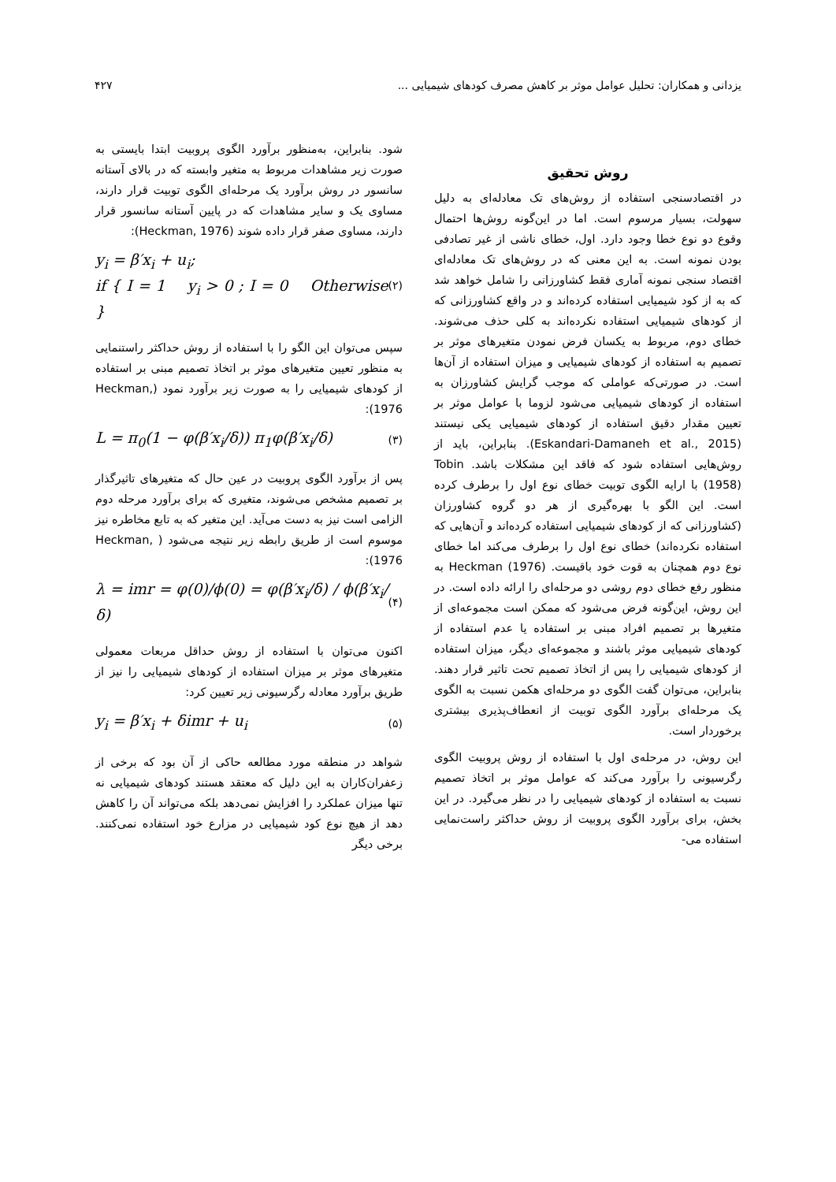یزدانی و همکاران: تحلیل عوامل موثر بر کاهش مصرف کودهای شیمیایی ... ۴۲۷
روش تحقیق
در اقتصادسنجی استفاده از روش‌های تک معادله‌ای به دلیل سهولت، بسیار مرسوم است. اما در این‌گونه روش‌ها احتمال وقوع دو نوع خطا وجود دارد. اول، خطای ناشی از غیر تصادفی بودن نمونه است. به این معنی که در روش‌های تک معادله‌ای اقتصاد سنجی نمونه آماری فقط کشاورزانی را شامل خواهد شد که به از کود شیمیایی استفاده کرده‌اند و در واقع کشاورزانی که از کودهای شیمیایی استفاده نکرده‌اند به کلی حذف می‌شوند. خطای دوم، مربوط به یکسان فرض نمودن متغیرهای موثر بر تصمیم به استفاده از کودهای شیمیایی و میزان استفاده از آن‌ها است. در صورتی‌که عواملی که موجب گرایش کشاورزان به استفاده از کودهای شیمیایی می‌شود لزوما با عوامل موثر بر تعیین مقدار دقیق استفاده از کودهای شیمیایی یکی نیستند (Eskandari-Damaneh et al., 2015). بنابراین، باید از روش‌هایی استفاده شود که فاقد این مشکلات باشد. Tobin (1958) با ارایه الگوی توبیت خطای نوع اول را برطرف کرده است. این الگو با بهره‌گیری از هر دو گروه کشاورزان (کشاورزانی که از کودهای شیمیایی استفاده کرده‌اند و آن‌هایی که استفاده نکرده‌اند) خطای نوع اول را برطرف می‌کند اما خطای نوع دوم همچنان به قوت خود باقیست. Heckman (1976) به منظور رفع خطای دوم روشی دو مرحله‌ای را ارائه داده است. در این روش، این‌گونه فرض می‌شود که ممکن است مجموعه‌ای از متغیرها بر تصمیم افراد مبنی بر استفاده یا عدم استفاده از کودهای شیمیایی موثر باشند و مجموعه‌ای دیگر، میزان استفاده از کودهای شیمیایی را پس از اتخاذ تصمیم تحت تاثیر قرار دهند. بنابراین، می‌توان گفت الگوی دو مرحله‌ای هکمن نسبت به الگوی یک مرحله‌ای برآورد الگوی توبیت از انعطاف‌پذیری بیشتری برخوردار است.
این روش، در مرحله‌ی اول با استفاده از روش پروبیت الگوی رگرسیونی را برآورد می‌کند که عوامل موثر بر اتخاذ تصمیم نسبت به استفاده از کودهای شیمیایی را در نظر می‌گیرد. در این بخش، برای برآورد الگوی پروبیت از روش حداکثر راست‌نمایی استفاده می-
شود. بنابراین، به‌منظور برآورد الگوی پروبیت ابتدا بایستی به صورت زیر مشاهدات مربوط به متغیر وابسته که در بالای آستانه سانسور در روش برآورد یک مرحله‌ای الگوی توبیت قرار دارند، مساوی یک و سایر مشاهدات که در پایین آستانه سانسور قرار دارند، مساوی صفر قرار داده شوند (Heckman, 1976):
y<sub>i</sub> = β′x<sub>i</sub> + u<sub>i</sub>;
if { I = 1 y<sub>i</sub> > 0 ; I = 0 Otherwise } (۲)
سپس می‌توان این الگو را با استفاده از روش حداکثر راستنمایی به منظور تعیین متغیرهای موثر بر اتخاذ تصمیم مبنی بر استفاده از کودهای شیمیایی را به صورت زیر برآورد نمود (Heckman, 1976):
L = π<sub>0</sub>(1 − φ(β′x<sub>i</sub>/δ)) π<sub>1</sub>φ(β′x<sub>i</sub>/δ) (۳)
پس از برآورد الگوی پروبیت در عین حال که متغیرهای تاثیرگذار بر تصمیم مشخص می‌شوند، متغیری که برای برآورد مرحله دوم الزامی است نیز به دست می‌آید. این متغیر که به تابع مخاطره نیز موسوم است از طریق رابطه زیر نتیجه می‌شود ( Heckman, 1976):
λ = imr = φ(0)/ϕ(0) = φ(β′x<sub>i</sub>/δ) / ϕ(β′x<sub>i</sub>/δ) (۴)
اکنون می‌توان با استفاده از روش حداقل مربعات معمولی متغیرهای موثر بر میزان استفاده از کودهای شیمیایی را نیز از طریق برآورد معادله رگرسیونی زیر تعیین کرد:
y<sub>i</sub> = β′x<sub>i</sub> + δimr + u<sub>i</sub> (۵)
شواهد در منطقه مورد مطالعه حاکی از آن بود که برخی از زعفران‌کاران به این دلیل که معتقد هستند کودهای شیمیایی نه تنها میزان عملکرد را افزایش نمی‌دهد بلکه می‌تواند آن را کاهش دهد از هیچ نوع کود شیمیایی در مزارع خود استفاده نمی‌کنند. برخی دیگر